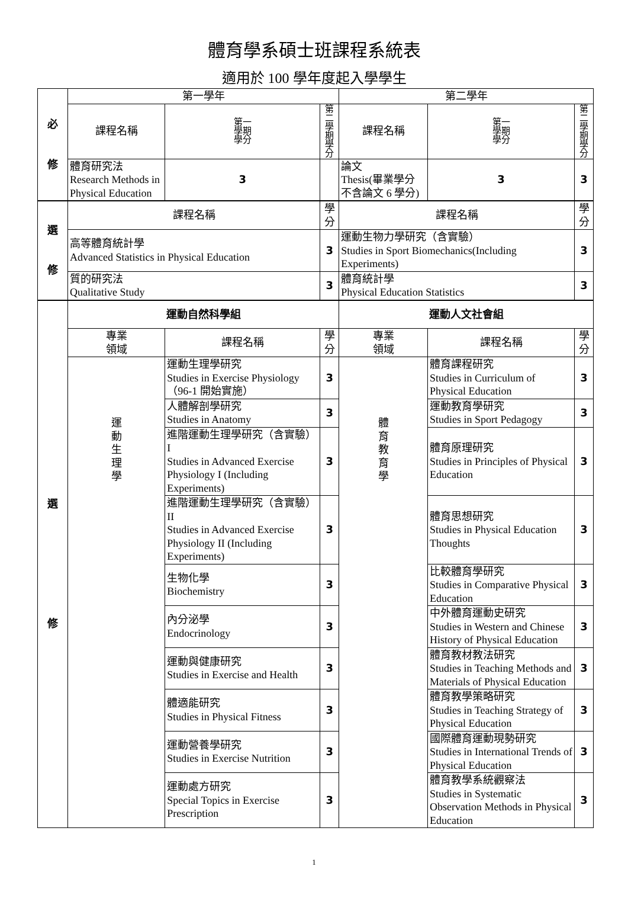體育學系碩士班課程系統表
適用於 100 學年度起入學學生
| 必 修 | 第一學年 | | | | 第二學年 | | | |
| --- | --- | --- | --- | --- | --- | --- | --- | --- |
| | 課程名稱 | | 第一 學期 學分 | 第二 學期 學分 | 課程名稱 | | 第一 學期 學分 | 第二 學期 學分 |
| | 體育研究法 Research Methods in Physical Education | | 3 | | 論文 Thesis(畢業學分不含論文 6 學分) | | 3 | 3 |
| 選 修 | 課程名稱 | | | 學分 | 課程名稱 | | | 學分 |
| | 高等體育統計學 Advanced Statistics in Physical Education | | | 3 | 運動生物力學研究（含實驗） Studies in Sport Biomechanics(Including Experiments) | | | 3 |
| | 質的研究法 Qualitative Study | | | 3 | 體育統計學 Physical Education Statistics | | | 3 |
| 選 修 | 運動自然科學組 | | | | 運動人文社會組 | | | |
| | 專業 領域 | 課程名稱 | | 學分 | 專業 領域 | 課程名稱 | | 學分 |
| | 運 動 生 理 學 | 運動生理學研究 Studies in Exercise Physiology （96-1 開始實施） | | 3 | 體 育 教 育 學 | 體育課程研究 Studies in Curriculum of Physical Education | | 3 |
| | | 人體解剖學研究 Studies in Anatomy | | 3 | | 運動教育學研究 Studies in Sport Pedagogy | | 3 |
| | | 進階運動生理學研究（含實驗）I Studies in Advanced Exercise Physiology I (Including Experiments) | | 3 | | 體育原理研究 Studies in Principles of Physical Education | | 3 |
| | | 進階運動生理學研究（含實驗）II Studies in Advanced Exercise Physiology II (Including Experiments) | | 3 | | 體育思想研究 Studies in Physical Education Thoughts | | 3 |
| | | 生物化學 Biochemistry | | 3 | | 比較體育學研究 Studies in Comparative Physical Education | | 3 |
| | | 內分泌學 Endocrinology | | 3 | | 中外體育運動史研究 Studies in Western and Chinese History of Physical Education | | 3 |
| | | 運動與健康研究 Studies in Exercise and Health | | 3 | | 體育教材教法研究 Studies in Teaching Methods and Materials of Physical Education | | 3 |
| | | 體適能研究 Studies in Physical Fitness | | 3 | | 體育教學策略研究 Studies in Teaching Strategy of Physical Education | | 3 |
| | | 運動營養學研究 Studies in Exercise Nutrition | | 3 | | 國際體育運動現勢研究 Studies in International Trends of Physical Education | | 3 |
| | | 運動處方研究 Special Topics in Exercise Prescription | | 3 | | 體育教學系統觀察法 Studies in Systematic Observation Methods in Physical Education | | 3 |
1